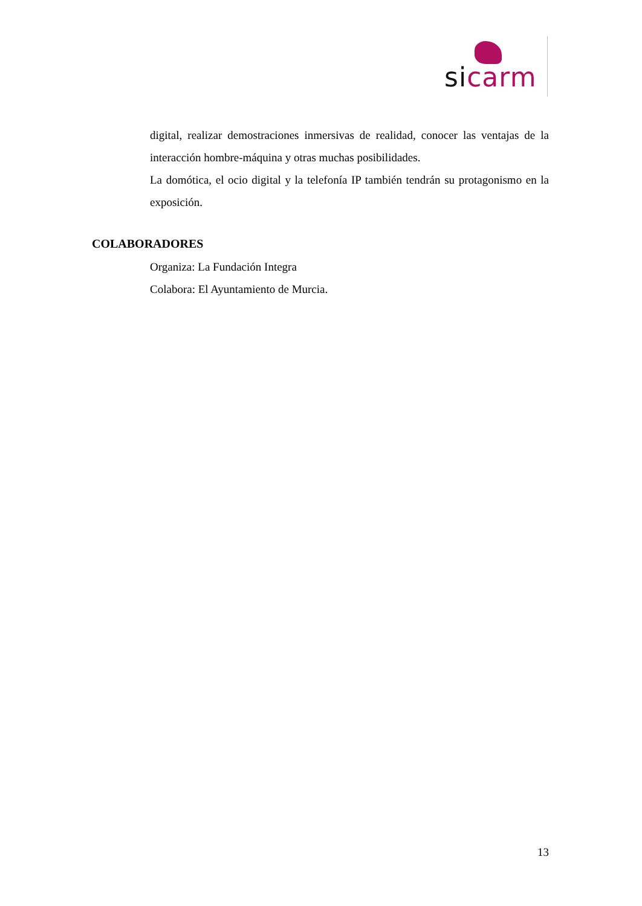si carm
digital, realizar demostraciones inmersivas de realidad, conocer las ventajas de la interacción hombre-máquina y otras muchas posibilidades.
La domótica, el ocio digital y la telefonía IP también tendrán su protagonismo en la exposición.
COLABORADORES
Organiza: La Fundación Integra
Colabora: El Ayuntamiento de Murcia.
13